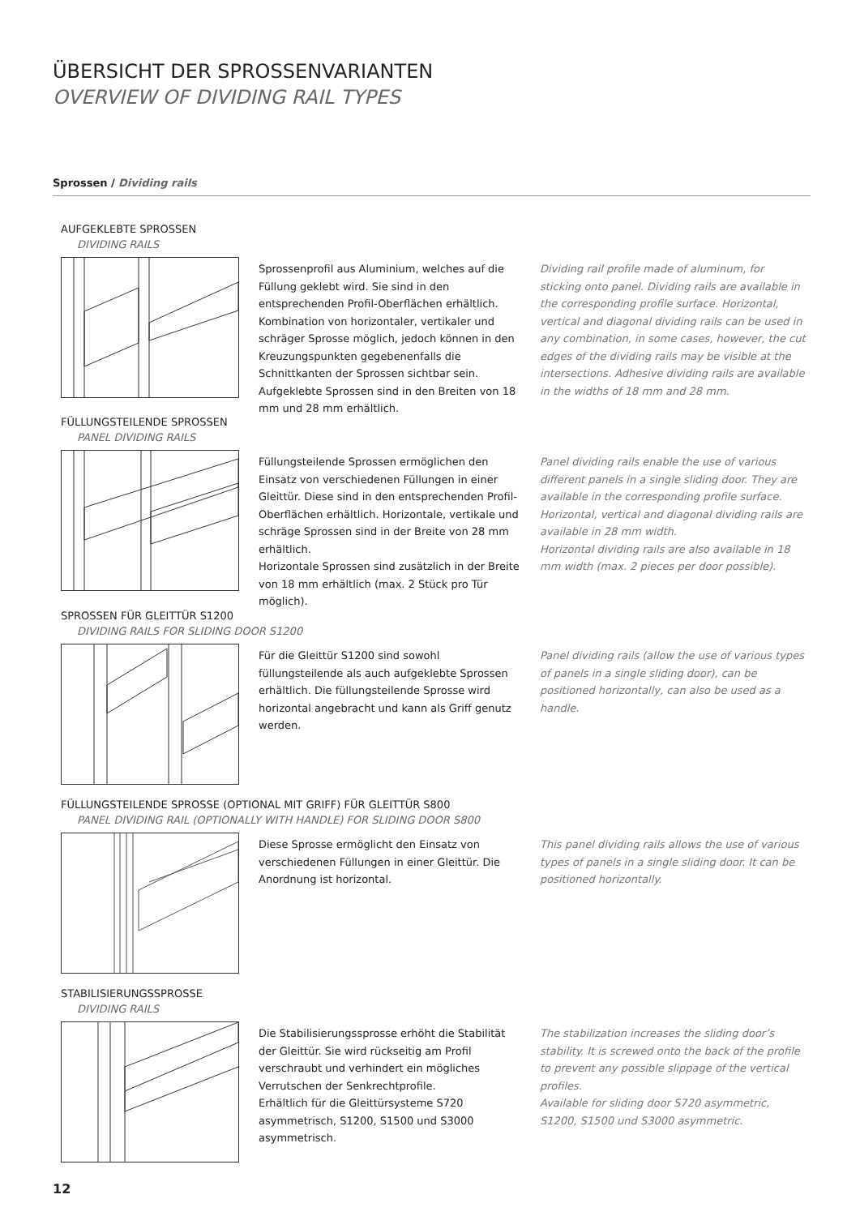ÜBERSICHT DER SPROSSENVARIANTEN
OVERVIEW OF DIVIDING RAIL TYPES
Sprossen / Dividing rails
AUFGEKLEBTE SPROSSEN
DIVIDING RAILS
Sprossenprofil aus Aluminium, welches auf die Füllung geklebt wird. Sie sind in den entsprechenden Profil-Oberflächen erhältlich. Kombination von horizontaler, vertikaler und schräger Sprosse möglich, jedoch können in den Kreuzungspunkten gegebenenfalls die Schnittkanten der Sprossen sichtbar sein.
Aufgeklebte Sprossen sind in den Breiten von 18 mm und 28 mm erhältlich.
Dividing rail profile made of aluminum, for sticking onto panel. Dividing rails are available in the corresponding profile surface. Horizontal, vertical and diagonal dividing rails can be used in any combination, in some cases, however, the cut edges of the dividing rails may be visible at the intersections. Adhesive dividing rails are available in the widths of 18 mm and 28 mm.
FÜLLUNGSTEILENDE SPROSSEN
PANEL DIVIDING RAILS
Füllungsteilende Sprossen ermöglichen den Einsatz von verschiedenen Füllungen in einer Gleittür. Diese sind in den entsprechenden Profil-Oberflächen erhältlich. Horizontale, vertikale und schräge Sprossen sind in der Breite von 28 mm erhältlich.
Horizontale Sprossen sind zusätzlich in der Breite von 18 mm erhältlich (max. 2 Stück pro Tür möglich).
Panel dividing rails enable the use of various different panels in a single sliding door. They are available in the corresponding profile surface. Horizontal, vertical and diagonal dividing rails are available in 28 mm width.
Horizontal dividing rails are also available in 18 mm width (max. 2 pieces per door possible).
SPROSSEN FÜR GLEITTÜR S1200
DIVIDING RAILS FOR SLIDING DOOR S1200
Für die Gleittür S1200 sind sowohl füllungsteilende als auch aufgeklebte Sprossen erhältlich. Die füllungsteilende Sprosse wird horizontal angebracht und kann als Griff genutz werden.
Panel dividing rails (allow the use of various types of panels in a single sliding door), can be positioned horizontally, can also be used as a handle.
FÜLLUNGSTEILENDE SPROSSE (OPTIONAL MIT GRIFF) FÜR GLEITTÜR S800
PANEL DIVIDING RAIL (OPTIONALLY WITH HANDLE) FOR SLIDING DOOR S800
Diese Sprosse ermöglicht den Einsatz von verschiedenen Füllungen in einer Gleittür. Die Anordnung ist horizontal.
This panel dividing rails allows the use of various types of panels in a single sliding door. It can be positioned horizontally.
STABILISIERUNGSSPROSSE
DIVIDING RAILS
Die Stabilisierungssprosse erhöht die Stabilität der Gleittür. Sie wird rückseitig am Profil verschraubt und verhindert ein mögliches Verrutschen der Senkrechtprofile.
Erhältlich für die Gleittürsysteme S720 asymmetrisch, S1200, S1500 und S3000 asymmetrisch.
The stabilization increases the sliding door’s stability. It is screwed onto the back of the profile to prevent any possible slippage of the vertical profiles.
Available for sliding door S720 asymmetric, S1200, S1500 und S3000 asymmetric.
12